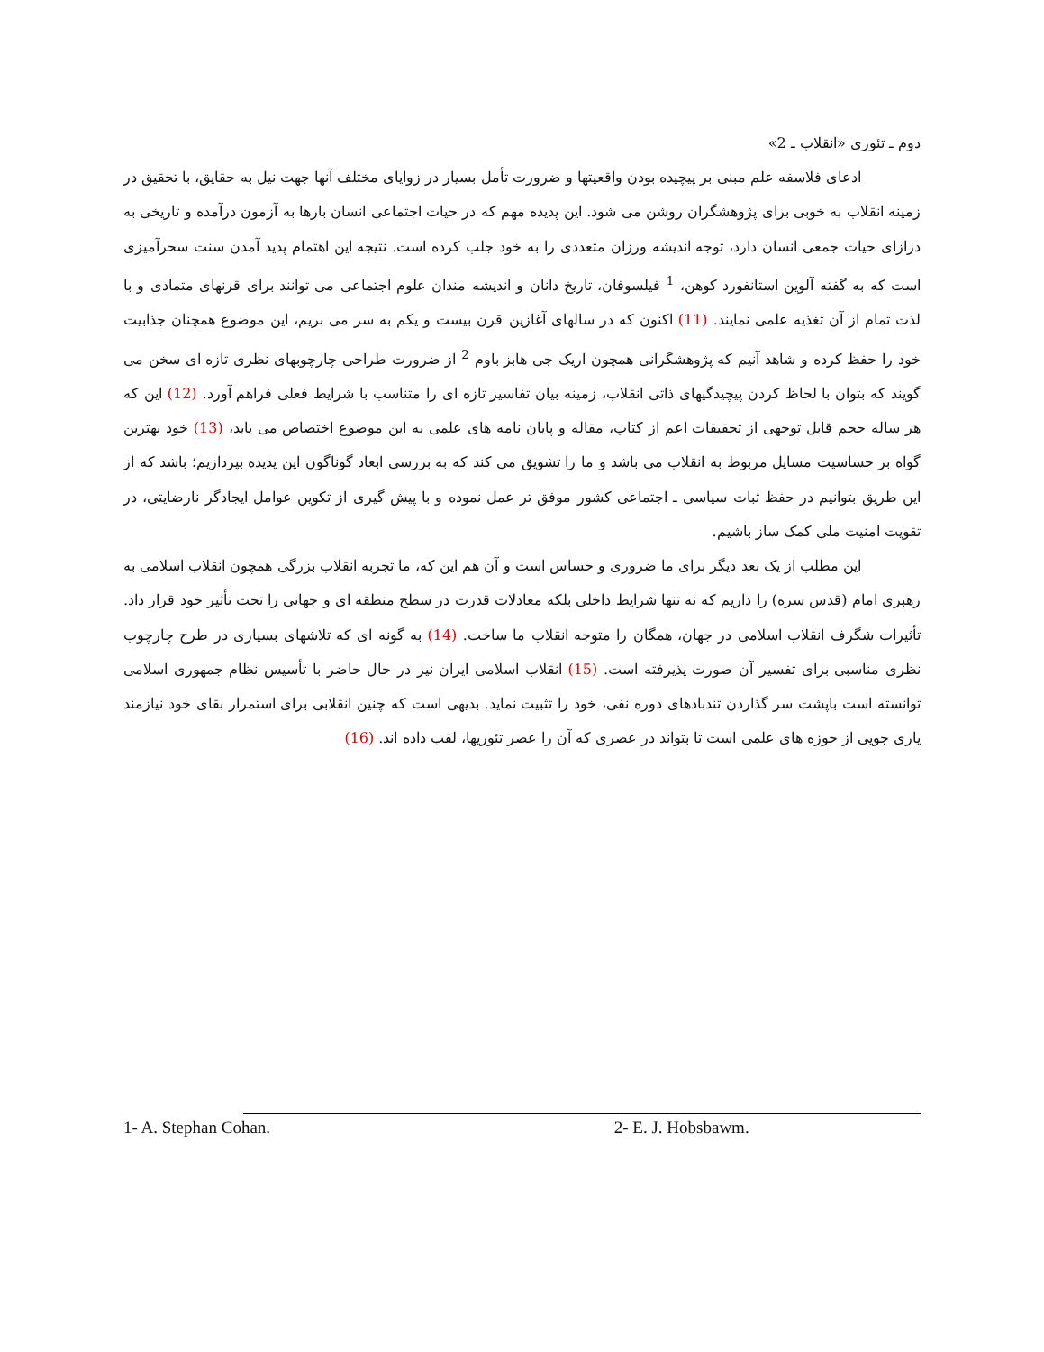دوم ـ تئوری «انقلاب ـ 2»
ادعای فلاسفه علم مبنی بر پیچیده بودن واقعیتها و ضرورت تأمل بسیار در زوایای مختلف آنها جهت نیل به حقایق، با تحقیق در زمینه انقلاب به خوبی برای پژوهشگران روشن می شود. این پدیده مهم که در حیات اجتماعی انسان بارها به آزمون درآمده و تاریخی به درازای حیات جمعی انسان دارد، توجه اندیشه ورزان متعددی را به خود جلب کرده است. نتیجه این اهتمام پدید آمدن سنت سحرآمیزی است که به گفته آلوین استانفورد کوهن، <sup>1</sup> فیلسوفان، تاریخ دانان و اندیشه مندان علوم اجتماعی می توانند برای قرنهای متمادی و با لذت تمام از آن تغذیه علمی نمایند. (11) اکنون که در سالهای آغازین قرن بیست و یکم به سر می بریم، این موضوع همچنان جذابیت خود را حفظ کرده و شاهد آنیم که پژوهشگرانی همچون اریک جی هابز باوم <sup>2</sup> از ضرورت طراحی چارچوبهای نظری تازه ای سخن می گویند که بتوان با لحاظ کردن پیچیدگیهای ذاتی انقلاب، زمینه بیان تفاسیر تازه ای را متناسب با شرایط فعلی فراهم آورد. (12) این که هر ساله حجم قابل توجهی از تحقیقات اعم از کتاب، مقاله و پایان نامه های علمی به این موضوع اختصاص می یابد، (13) خود بهترین گواه بر حساسیت مسایل مربوط به انقلاب می باشد و ما را تشویق می کند که به بررسی ابعاد گوناگون این پدیده بپردازیم؛ باشد که از این طریق بتوانیم در حفظ ثبات سیاسی ـ اجتماعی کشور موفق تر عمل نموده و با پیش گیری از تکوین عوامل ایجادگر نارضایتی، در تقویت امنیت ملی کمک ساز باشیم.
این مطلب از یک بعد دیگر برای ما ضروری و حساس است و آن هم این که، ما تجربه انقلاب بزرگی همچون انقلاب اسلامی به رهبری امام (قدس سره) را داریم که نه تنها شرایط داخلی بلکه معادلات قدرت در سطح منطقه ای و جهانی را تحت تأثیر خود قرار داد. تأثیرات شگرف انقلاب اسلامی در جهان، همگان را متوجه انقلاب ما ساخت. (14) به گونه ای که تلاشهای بسیاری در طرح چارچوب نظری مناسبی برای تفسیر آن صورت پذیرفته است. (15) انقلاب اسلامی ایران نیز در حال حاضر با تأسیس نظام جمهوری اسلامی توانسته است باپشت سر گذاردن تندبادهای دوره نفی، خود را تثبیت نماید. بدیهی است که چنین انقلابی برای استمرار بقای خود نیازمند یاری جویی از حوزه های علمی است تا بتواند در عصری که آن را عصر تئوریها، لقب داده اند. (16)
1- A. Stephan Cohan. 2- E. J. Hobsbawm.